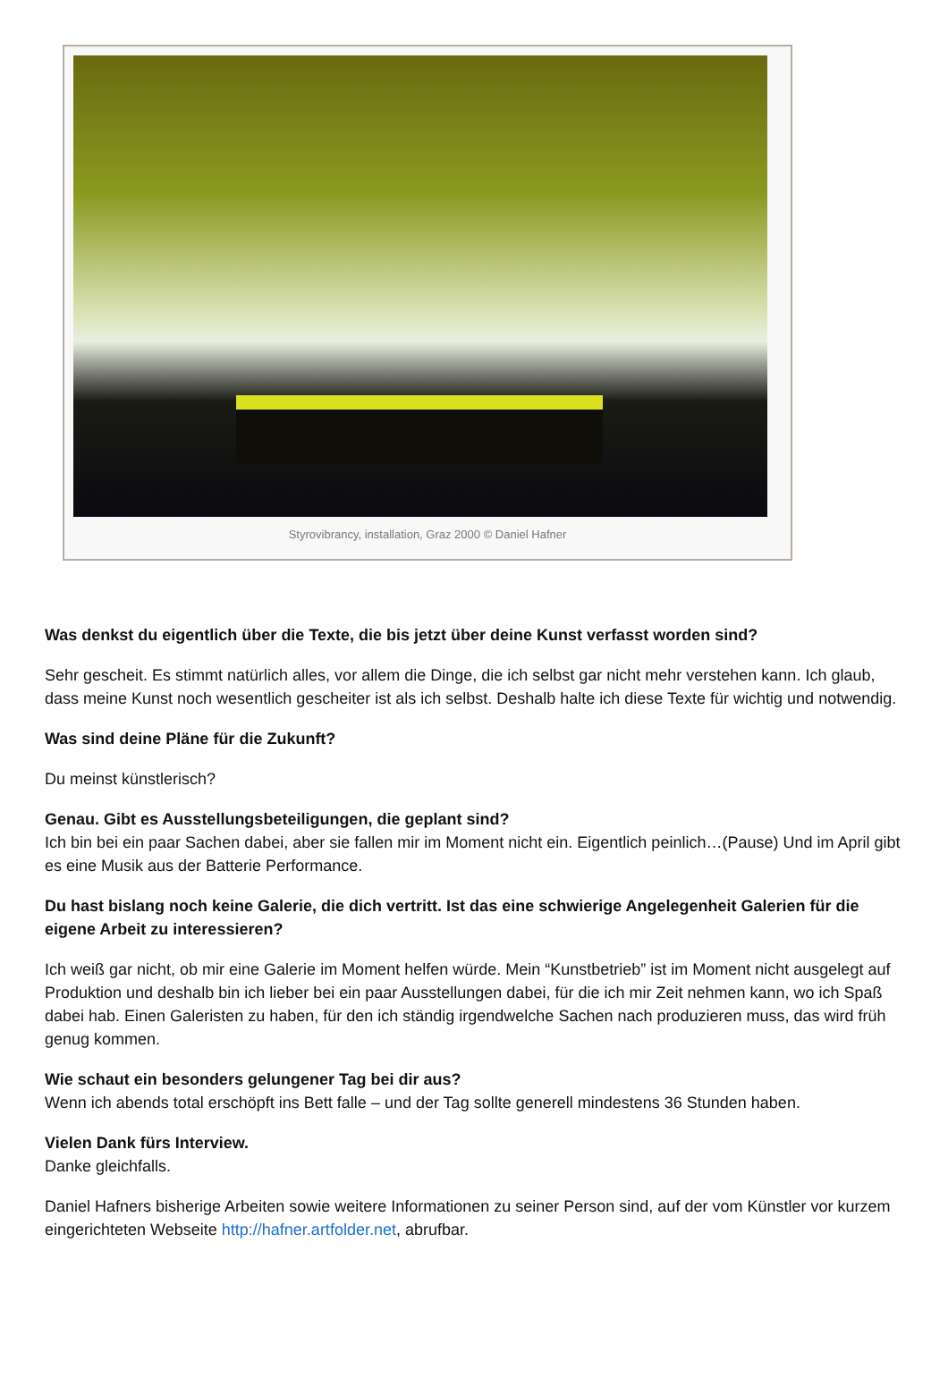Styrovibrancy, installation, Graz 2000 © Daniel Hafner
Was denkst du eigentlich über die Texte, die bis jetzt über deine Kunst verfasst worden sind?
Sehr gescheit. Es stimmt natürlich alles, vor allem die Dinge, die ich selbst gar nicht mehr verstehen kann. Ich glaub, dass meine Kunst noch wesentlich gescheiter ist als ich selbst. Deshalb halte ich diese Texte für wichtig und notwendig.
Was sind deine Pläne für die Zukunft?
Du meinst künstlerisch?
Genau. Gibt es Ausstellungsbeteiligungen, die geplant sind?
Ich bin bei ein paar Sachen dabei, aber sie fallen mir im Moment nicht ein. Eigentlich peinlich…(Pause) Und im April gibt es eine Musik aus der Batterie Performance.
Du hast bislang noch keine Galerie, die dich vertritt. Ist das eine schwierige Angelegenheit Galerien für die eigene Arbeit zu interessieren?
Ich weiß gar nicht, ob mir eine Galerie im Moment helfen würde. Mein “Kunstbetrieb” ist im Moment nicht ausgelegt auf Produktion und deshalb bin ich lieber bei ein paar Ausstellungen dabei, für die ich mir Zeit nehmen kann, wo ich Spaß dabei hab. Einen Galeristen zu haben, für den ich ständig irgendwelche Sachen nach produzieren muss, das wird früh genug kommen.
Wie schaut ein besonders gelungener Tag bei dir aus?
Wenn ich abends total erschöpft ins Bett falle – und der Tag sollte generell mindestens 36 Stunden haben.
Vielen Dank fürs Interview.
Danke gleichfalls.
Daniel Hafners bisherige Arbeiten sowie weitere Informationen zu seiner Person sind, auf der vom Künstler vor kurzem eingerichteten Webseite http://hafner.artfolder.net, abrufbar.